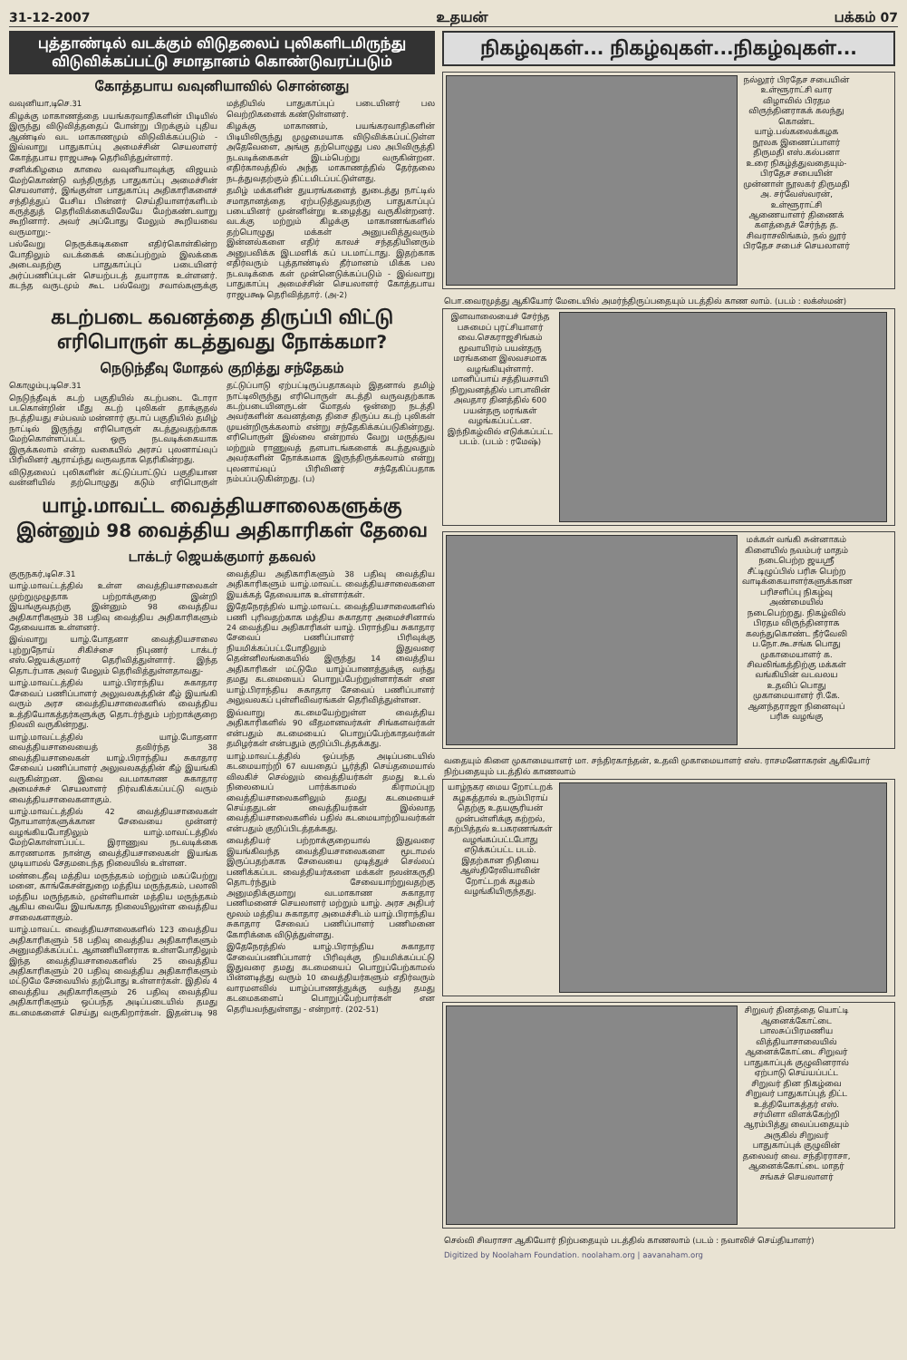31-12-2007 உதயன் பக்கம் 07
புத்தாண்டில் வடக்கும் விடுதலைப் புலிகளிடமிருந்து விடுவிக்கப்பட்டு சமாதானம் கொண்டுவரப்படும்
கோத்தபாய வவுனியாவில் சொன்னது
வவுனியா,டிசெ.31
கிழக்கு மாகாணத்தை பயங்கரவாதிகளின் பிடியில் இருந்து விடுவித்ததைப் போன்று பிறக்கும் புதிய ஆண்டில் வட மாகாணமும் விடுவிக்கப்படும் - இவ்வாறு பாதுகாப்பு அமைச்சின் செயலாளர் கோத்தபாய ராஜபக்ஷ தெரிவித்துள்ளார்.
சனிக்கிழமை காலை வவுனியாவுக்கு விஜயம் மேற்கொண்டு வந்திருந்த பாதுகாப்பு அமைச்சின் செயலாளர், இங்குள்ள பாதுகாப்பு அதிகாரிகளைச் சந்தித்துப் பேசிய பின்னர் செய்தியாளர்களிடம் கருத்துத் தெரிவிக்கையிலேயே மேற்கண்டவாறு கூறினார். அவர் அப்போது மேலும் கூறியவை வருமாறு:-
பல்வேறு நெருக்கடிகளை எதிர்கொள்கின்ற போதிலும் வடக்கைக் கைப்பற்றும் இலக்கை அடைவதற்கு பாதுகாப்புப் படையினர் அர்ப்பணிப்புடன் செயற்படத் தயாராக உள்ளனர். கடந்த வருடமும் கூட பல்வேறு சவால்களுக்கு மத்தியில் பாதுகாப்புப் படையினர் பல வெற்றிகளைக் கண்டுள்ளனர்.
கிழக்கு மாகாணம், பயங்கரவாதிகளின் பிடியிலிருந்து முழுமையாக விடுவிக்கப்பட்டுள்ள அதேவேளை, அங்கு தற்பொழுது பல அபிவிருத்தி நடவடிக்கைகள் இடம்பெற்று வருகின்றன. எதிர்காலத்தில் அந்த மாகாணத்தில் தேர்தலை நடத்துவதற்கும் திட்டமிடப்பட்டுள்ளது.
தமிழ் மக்களின் துயரங்களைத் துடைத்து நாட்டில் சமாதானத்தை ஏற்படுத்துவதற்கு பாதுகாப்புப் படையினர் முன்னின்று உழைத்து வருகின்றனர். வடக்கு மற்றும் கிழக்கு மாகாணங்களில் தற்பொழுது மக்கள் அனுபவித்துவரும் இன்னல்களை எதிர் காலச் சந்ததியினரும் அனுபவிக்க இடமளிக் கப் படமாட்டாது. இதற்காக எதிர்வரும் புத்தாண்டில் தீர்மானம் மிக்க பல நடவடிக்கை கள் முன்னெடுக்கப்படும் - இவ்வாறு பாதுகாப்பு அமைச்சின் செயலாளர் கோத்தபாய ராஜபக்ஷ தெரிவித்தார். (அ-2)
கடற்படை கவனத்தை திருப்பி விட்டு எரிபொருள் கடத்துவது நோக்கமா?
நெடுந்தீவு மோதல் குறித்து சந்தேகம்
கொழும்பு,டிசெ.31
நெடுந்தீவுக் கடற் பகுதியில் கடற்படை டோரா படகொன்றின் மீது கடற் புலிகள் தாக்குதல் நடத்தியது சம்பவம் மன்னார் குடாப் பகுதியில் தமிழ் நாட்டில் இருந்து எரிபொருள் கடத்துவதற்காக மேற்கொள்ளப்பட்ட ஒரு நடவடிக்கையாக இருக்கலாம் என்ற வகையில் அரசப் புலனாய்வுப் பிரிவினர் ஆராய்ந்து வருவதாக தெரிகின்றது.
விடுதலைப் புலிகளின் கட்டுப்பாட்டுப் பகுதியான வன்னியில் தற்பொழுது கடும் எரிபொருள் தட்டுப்பாடு ஏற்பட்டிருப்பதாகவும் இதனால் தமிழ் நாட்டிலிருந்து எரிபொருள் கடத்தி வருவதற்காக கடற்படையினருடன் மோதல் ஒன்றை நடத்தி அவர்களின் கவனத்தை திசை திருப்ப கடற் புலிகள் முயன்றிருக்கலாம் என்று சந்தேகிக்கப்படுகின்றது. எரிபொருள் இல்லை என்றால் வேறு மருத்துவ மற்றும் ராணுவத் தளபாடங்களைக் கடத்துவதும் அவர்களின் நோக்கமாக இருந்திருக்கலாம் என்று புலனாய்வுப் பிரிவினர் சந்தேகிப்பதாக நம்பப்படுகின்றது. (ப)
யாழ்.மாவட்ட வைத்தியசாலைகளுக்கு இன்னும் 98 வைத்திய அதிகாரிகள் தேவை
டாக்டர் ஜெயக்குமார் தகவல்
குருநகர்,டிசெ.31
யாழ்.மாவட்டத்தில் உள்ள வைத்தியசாலைகள் முற்றுமுழுதாக பற்றாக்குறை இன்றி இயங்குவதற்கு இன்னும் 98 வைத்திய அதிகாரிகளும் 38 பதிவு வைத்திய அதிகாரிகளும் தேவையாக உள்ளனர்.
இவ்வாறு யாழ்.போதனா வைத்தியசாலை புற்றுநோய் சிகிச்சை நிபுணர் டாக்டர் எஸ்.ஜெயக்குமார் தெரிவித்துள்ளார். இந்த தொடர்பாக அவர் மேலும் தெரிவித்துள்ளதாவது-
யாழ்.மாவட்டத்தில் யாழ்.பிராந்திய சுகாதார சேவைப் பணிப்பாளர் அலுவலகத்தின் கீழ் இயங்கி வரும் அரச வைத்தியசாலைகளில் வைத்திய உத்தியோகத்தர்களுக்கு தொடர்ந்தும் பற்றாக்குறை நிலவி வருகின்றது.
யாழ்.மாவட்டத்தில் யாழ்.போதனா வைத்தியசாலையைத் தவிர்ந்த 38 வைத்தியசாலைகள் யாழ்.பிராந்திய சுகாதார சேவைப் பணிப்பாளர் அலுவலகத்தின் கீழ் இயங்கி வருகின்றன. இவை வடமாகாண சுகாதார அமைச்சுச் செயலாளர் நிர்வகிக்கப்பட்டு வரும் வைத்தியசாலைகளாகும்.
யாழ்.மாவட்டத்தில் 42 வைத்தியசாலைகள் நோயாளர்களுக்கான சேவையை முன்னர் வழங்கியபோதிலும் யாழ்.மாவட்டத்தில் மேற்கொள்ளப்பட்ட இராணுவ நடவடிக்கை காரணமாக நான்கு வைத்தியசாலைகள் இயங்க முடியாமல் சேதமடைந்த நிலையில் உள்ளன.
மண்டைதீவு மத்திய மருந்தகம் மற்றும் மகப்பேற்று மனை, காங்கேசன்துறை மத்திய மருந்தகம், பலாலி மத்திய மருந்தகம், முள்ளியான் மத்திய மருந்தகம் ஆகிய வையே இயங்காத நிலையிலுள்ள வைத்திய சாலைகளாகும்.
யாழ்.மாவட்ட வைத்தியசாலைகளில் 123 வைத்திய அதிகாரிகளும் 58 பதிவு வைத்திய அதிகாரிகளும் அனுமதிக்கப்பட்ட ஆளணியினராக உள்ளபோதிலும் இந்த வைத்தியசாலைகளில் 25 வைத்திய அதிகாரிகளும் 20 பதிவு வைத்திய அதிகாரிகளும் மட்டுமே சேவையில் தற்போது உள்ளார்கள். இதில் 4 வைத்திய அதிகாரிகளும் 26 பதிவு வைத்திய அதிகாரிகளும் ஒப்பந்த அடிப்படையில் தமது கடமைகளைச் செய்து வருகிறார்கள். இதன்படி 98 வைத்திய அதிகாரிகளும் 38 பதிவு வைத்திய அதிகாரிகளும் யாழ்.மாவட்ட வைத்தியசாலைகளை இயக்கத் தேவையாக உள்ளார்கள்.
இதேநேரத்தில் யாழ்.மாவட்ட வைத்தியசாலைகளில் பணி புரிவதற்காக மத்திய சுகாதார அமைச்சினால் 24 வைத்திய அதிகாரிகள் யாழ். பிராந்திய சுகாதார சேவைப் பணிப்பாளர் பிரிவுக்கு நியமிக்கப்பட்டபோதிலும் இதுவரை தென்னிலங்கையில் இருந்து 14 வைத்திய அதிகாரிகள் மட்டுமே யாழ்ப்பாணத்துக்கு வந்து தமது கடமையைப் பொறுப்பேற்றுள்ளார்கள் என யாழ்.பிராந்திய சுகாதார சேவைப் பணிப்பாளர் அலுவலகப் புள்ளிவிவரங்கள் தெரிவித்துள்ளன.
இவ்வாறு கடமையேற்றுள்ள வைத்திய அதிகாரிகளில் 90 வீதமானவர்கள் சிங்களவர்கள் என்பதும் கடமையைப் பொறுப்பேற்காதவர்கள் தமிழர்கள் என்பதும் குறிப்பிடத்தக்கது.
யாழ்.மாவட்டத்தில் ஒப்பந்த அடிப்படையில் கடமையாற்றி 67 வயதைப் பூர்த்தி செய்தமையால் விலகிச் செல்லும் வைத்தியர்கள் தமது உடல் நிலையைப் பார்க்காமல் கிராமப்புற வைத்தியசாலைகளிலும் தமது கடமையைச் செய்ததுடன் வைத்தியர்கள் இல்லாத வைத்தியசாலைகளில் பதில் கடமையாற்றியவர்கள் என்பதும் குறிப்பிடத்தக்கது.
வைத்தியர் பற்றாக்குறையால் இதுவரை இயங்கிவந்த வைத்தியசாலைகளை மூடாமல் இருப்பதற்காக சேவையை முடித்துச் செல்லப் பணிக்கப்பட வைத்தியர்களை மக்கள் நலன்கருதி தொடர்ந்தும் சேவையாற்றுவதற்கு அனுமதிக்குமாறு வடமாகாண சுகாதார பணிமனைச் செயலாளர் மற்றும் யாழ். அரச அதிபர் மூலம் மத்திய சுகாதார அமைச்சிடம் யாழ்.பிராந்திய சுகாதார சேவைப் பணிப்பாளர் பணிமனை கோரிக்கை விடுத்துள்ளது.
இதேநேரத்தில் யாழ்.பிராந்திய சுகாதார சேவைப்பணிப்பாளர் பிரிவுக்கு நியமிக்கப்பட்டு இதுவரை தமது கடமையைப் பொறுப்பேற்காமல் பின்னடித்து வரும் 10 வைத்தியர்களும் எதிர்வரும் வாரமளவில் யாழ்ப்பாணத்துக்கு வந்து தமது கடமைகளைப் பொறுப்பேற்பார்கள் என தெரியவந்துள்ளது - என்றார். (202-51)
நிகழ்வுகள்... நிகழ்வுகள்...நிகழ்வுகள்...
நல்லூர் பிரதேச சபையின் உள்ளூராட்சி வார விழாவில் பிரதம விருந்தினராகக் கலந்து கொண்ட யாழ்.பல்கலைக்கழக நூலக இணைப்பாளர் திருமதி எஸ்.கல்பனா உரை நிகழ்த்துவதையும்- பிரதேச சபையின் முன்னாள் நூலகர் திருமதி அ. சர்வேஸ்வரன், உள்ளூராட்சி ஆணையாளர் திணைக் களத்தைச் சேர்ந்த த. சிவராசலிங்கம், நல் லூர் பிரதேச சபைச் செயலாளர்
பொ.வைரமுத்து ஆகியோர் மேடையில் அமர்ந்திருப்பதையும் படத்தில் காண லாம். (படம் : லக்ஸ்மன்)
இளவாலையைச் சேர்ந்த பசுமைப் புரட்சியாளர் வை.செகராஜசிங்கம் மூவாயிரம் பயன்தரு மரங்களை இலவசமாக வழங்கியுள்ளார். மானிப்பாய் சத்தியசாயி நிறுவனத்தில் பாபாவின் அவதார தினத்தில் 600 பயன்தரு மரங்கள் வழங்கப்பட்டன. இந்நிகழ்வில் எடுக்கப்பட்ட படம். (படம் : ரமேஷ்)
மக்கள் வங்கி சுன்னாகம் கிளையில் நவம்பர் மாதம் நடைபெற்ற ஜயஸ்ரீ சீட்டிழுப்பில் பரிசு பெற்ற வாடிக்கையாளர்களுக்கான பரிசளிப்பு நிகழ்வு அண்மையில் நடைபெற்றது. நிகழ்வில் பிரதம விருந்தினராக கலந்துகொண்ட நீர்வேலி ப.நோ.கூ.சங்க பொது முகாமையாளர் க. சிவலிங்கத்திற்கு மக்கள் வங்கியின் வடவலய உதவிப் பொது முகாமையாளர் ரி.கே. ஆனந்தராஜா நினைவுப் பரிசு வழங்கு
வதையும் கிளை முகாமையாளர் மா. சந்திரகாந்தன், உதவி முகாமையாளர் எஸ். ராசமனோகரன் ஆகியோர் நிற்பதையும் படத்தில் காணலாம்
யாழ்நகர மைய றோட்டறக் கழகத்தால் உரும்பிராய் தெற்கு உதயசூரியன் முன்பள்ளிக்கு கற்றல், கற்பித்தல் உபகரணங்கள் வழங்கப்பட்டபோது எடுக்கப்பட்ட படம். இதற்கான நிதியை ஆஸ்திரேலியாவின் றோட்டறக் கழகம் வழங்கியிருந்தது.
சிறுவர் தினத்தை யொட்டி ஆனைக்கோட்டை பாலசுப்பிரமணிய வித்தியாசாலையில் ஆனைக்கோட்டை சிறுவர் பாதுகாப்புக் குழுவினரால் ஏற்பாடு செய்யப்பட்ட சிறுவர் தின நிகழ்வை சிறுவர் பாதுகாப்புத் திட்ட உத்தியோகத்தர் எஸ். சர்மிளா விளக்கேற்றி ஆரம்பித்து வைப்பதையும் அருகில் சிறுவர் பாதுகாப்புக் குழுவின் தலைவர் வை. சந்திரராசா, ஆனைக்கோட்டை மாதர் சங்கச் செயலாளர்
செல்வி சிவராசா ஆகியோர் நிற்பதையும் படத்தில் காணலாம் (படம் : நவாலிச் செய்தியாளர்)
Digitized by Noolaham Foundation. noolaham.org | aavanaham.org